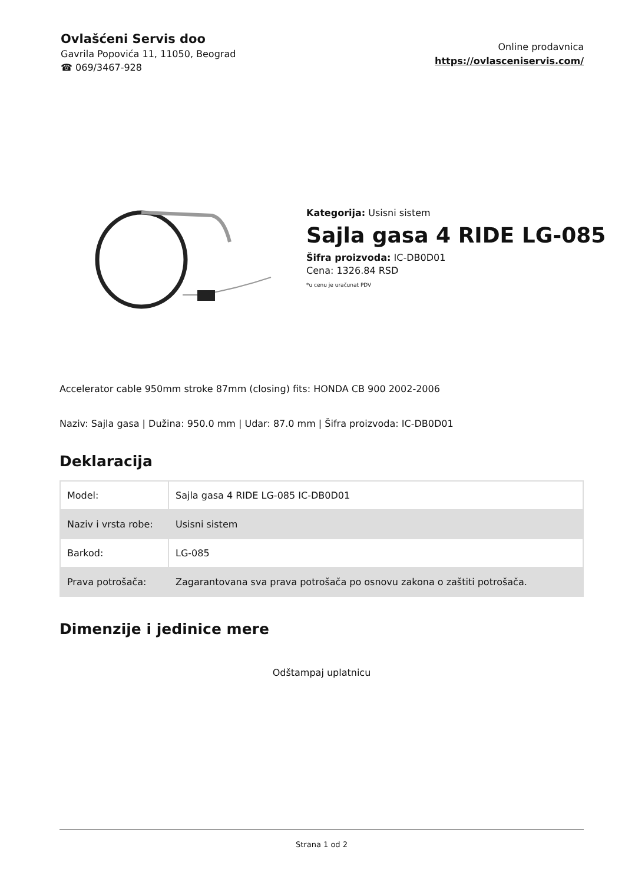Ovlašćeni Servis doo
Gavrila Popovića 11, 11050, Beograd
☎ 069/3467-928
Online prodavnica
https://ovlasceniservis.com/
Kategorija: Usisni sistem
Sajla gasa 4 RIDE LG-085
Šifra proizvoda: IC-DB0D01
Cena: 1326.84 RSD
*u cenu je uračunat PDV
Accelerator cable 950mm stroke 87mm (closing) fits: HONDA CB 900 2002-2006
Naziv: Sajla gasa | Dužina: 950.0 mm | Udar: 87.0 mm | Šifra proizvoda: IC-DB0D01
Deklaracija
| Model: | Sajla gasa 4 RIDE LG-085 IC-DB0D01 |
| Naziv i vrsta robe: | Usisni sistem |
| Barkod: | LG-085 |
| Prava potrošača: | Zagarantovana sva prava potrošača po osnovu zakona o zaštiti potrošača. |
Dimenzije i jedinice mere
Odštampaj uplatnicu
Strana 1 od 2